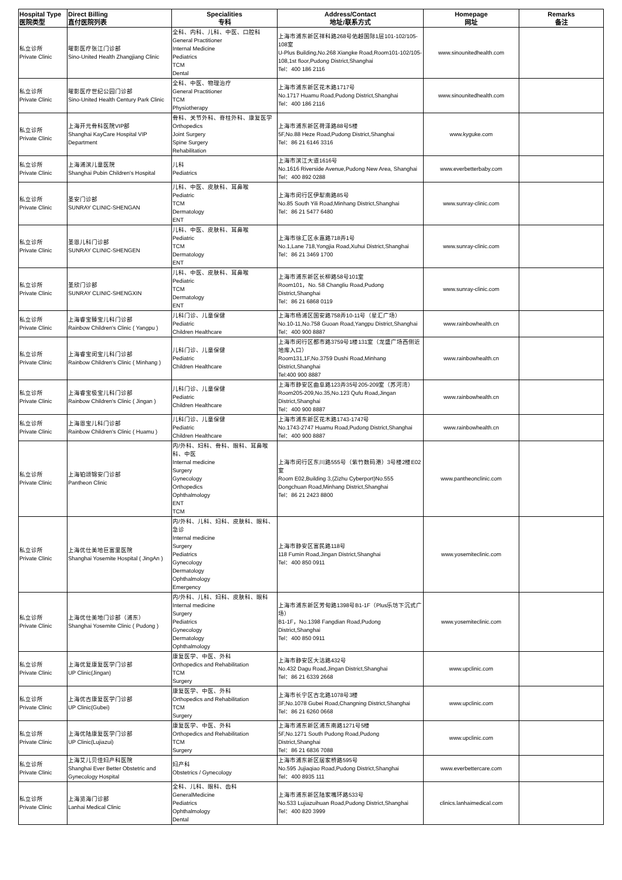| Hospital Type 医院类型 | Direct Billing 直付医院列表 | Specialities 专科 | Address/Contact 地址/联系方式 | Homepage 网址 | Remarks 备注 |
| --- | --- | --- | --- | --- | --- |
| 私立诊所 Private Clinic | 曜影医疗张江门诊部 Sino-United Health Zhangjiang Clinic | 全科、内科、儿科、中医、口腔科 General Practitioner Internal Medicine Pediatrics TCM Dental | 上海市浦东新区祥科路268号佑越国际1层101-102/105-108室 U-Plus Building,No.268 Xiangke Road,Room101-102/105-108,1st floor,Pudong District,Shanghai Tel：400 186 2116 | www.sinounitedhealth.com | |
| 私立诊所 Private Clinic | 曜影医疗世纪公园门诊部 Sino-United Health Century Park Clinic | 全科、中医、物理治疗 General Practitioner TCM Physiotherapy | 上海市浦东新区花木路1717号 No.1717 Huamu Road,Pudong District,Shanghai Tel：400 186 2116 | www.sinounitedhealth.com | |
| 私立诊所 Private Clinic | 上海开元骨科医院VIP部 Shanghai KayCare Hospital VIP Department | 骨科、关节外科、脊柱外科、康复医学 Orthopedics Joint Surgery Spine Surgery Rehabilitation | 上海市浦东新区荷泽路88号5楼 5F,No.88 Heze Road,Pudong District,Shanghai Tel：86 21 6146 3316 | www.kyguke.com | |
| 私立诊所 Private Clinic | 上海浦滨儿童医院 Shanghai Pubin Children's Hospital | 儿科 Pediatrics | 上海市滨江大道1616号 No.1616 Riverside Avenue,Pudong New Area, Shanghai Tel：400 892 0288 | www.everbetterbaby.com | |
| 私立诊所 Private Clinic | 圣安门诊部 SUNRAY CLINIC-SHENGAN | 儿科、中医、皮肤科、耳鼻喉 Pediatric TCM Dermatology ENT | 上海市闵行区伊犁南路85号 No.85 South Yili Road,Minhang District,Shanghai Tel：86 21 5477 6480 | www.sunray-clinic.com | |
| 私立诊所 Private Clinic | 圣恩儿科门诊部 SUNRAY CLINIC-SHENGEN | 儿科、中医、皮肤科、耳鼻喉 Pediatric TCM Dermatology ENT | 上海市徐汇区永嘉路718弄1号 No.1,Lane 718,Yongjia Road,Xuhui District,Shanghai Tel：86 21 3469 1700 | www.sunray-clinic.com | |
| 私立诊所 Private Clinic | 圣欣门诊部 SUNRAY CLINIC-SHENGXIN | 儿科、中医、皮肤科、耳鼻喉 Pediatric TCM Dermatology ENT | 上海市浦东新区长柳路58号101室 Room101，No. 58 Changliu Road,Pudong District,Shanghai Tel：86 21 6868 0119 | www.sunray-clinic.com | |
| 私立诊所 Private Clinic | 上海睿宝臻宝儿科门诊部 Rainbow Children's Clinic ( Yangpu ) | 儿科门诊、儿童保健 Pediatric Children Healthcare | 上海市杨浦区国安路758弄10-11号（星汇广场） No.10-11,No.758 Guoan Road,Yangpu District,Shanghai Tel：400 900 8887 | www.rainbowhealth.cn | |
| 私立诊所 Private Clinic | 上海睿宝闵宝儿科门诊部 Rainbow Children's Clinic ( Minhang ) | 儿科门诊、儿童保健 Pediatric Children Healthcare | 上海市闵行区都市路3759号1楼131室（龙盛广场西侧近地库入口） Room131,1F,No.3759 Dushi Road,Minhang District,Shanghai Tel:400 900 8887 | www.rainbowhealth.cn | |
| 私立诊所 Private Clinic | 上海睿宝极宝儿科门诊部 Rainbow Children's Clinic ( Jingan ) | 儿科门诊、儿童保健 Pediatric Children Healthcare | 上海市静安区曲阜路123弄35号205-209室（苏河湾） Room205-209,No.35,No.123 Qufu Road,Jingan District,Shanghai Tel：400 900 8887 | www.rainbowhealth.cn | |
| 私立诊所 Private Clinic | 上海恩宝儿科门诊部 Rainbow Children's Clinic ( Huamu ) | 儿科门诊、儿童保健 Pediatric Children Healthcare | 上海市浦东新区花木路1743-1747号 No.1743-2747 Huamu Road,Pudong District,Shanghai Tel：400 900 8887 | www.rainbowhealth.cn | |
| 私立诊所 Private Clinic | 上海铂颂锦安门诊部 Pantheon Clinic | 内/外科、妇科、骨科、眼科、耳鼻喉科、中医 Internal medicine Surgery Gynecology Orthopedics Ophthalmology ENT TCM | 上海市闵行区东川路555号（紫竹数码港）3号楼2楼E02室 Room E02,Building 3,(Zizhu Cyberport)No.555 Dongchuan Road,Minhang District,Shanghai Tel：86 21 2423 8800 | www.pantheonclinic.com | |
| 私立诊所 Private Clinic | 上海优仕美地巨富里医院 Shanghai Yosemite Hospital ( JingAn ) | 内/外科、儿科、妇科、皮肤科、眼科、急诊 Internal medicine Surgery Pediatrics Gynecology Dermatology Ophthalmology Emergency | 上海市静安区富民路118号 118 Fumin Road,Jingan District,Shanghai Tel：400 850 0911 | www.yosemiteclinic.com | |
| 私立诊所 Private Clinic | 上海优仕美地门诊部（浦东） Shanghai Yosemite Clinic ( Pudong ) | 内/外科、儿科、妇科、皮肤科、眼科 Internal medicine Surgery Pediatrics Gynecology Dermatology Ophthalmology | 上海市浦东新区芳甸路1398号B1-1F（Plus乐坊下沉式广场） B1-1F，No.1398 Fangdian Road,Pudong District,Shanghai Tel：400 850 0911 | www.yosemiteclinic.com | |
| 私立诊所 Private Clinic | 上海优复康复医学门诊部 UP Clinic(Jingan) | 康复医学、中医、外科 Orthopedics and Rehabilitation TCM Surgery | 上海市静安区大沽路432号 No.432 Dagu Road,Jingan District,Shanghai Tel：86 21 6339 2668 | www.upclinic.com | |
| 私立诊所 Private Clinic | 上海优古康复医学门诊部 UP Clinic(Gubei) | 康复医学、中医、外科 Orthopedics and Rehabilitation TCM Surgery | 上海市长宁区古北路1078号3楼 3F,No.1078 Gubei Road,Changning District,Shanghai Tel：86 21 6260 0668 | www.upclinic.com | |
| 私立诊所 Private Clinic | 上海优陆康复医学门诊部 UP Clinic(Lujiazui) | 康复医学、中医、外科 Orthopedics and Rehabilitation TCM Surgery | 上海市浦东新区浦东南路1271号5楼 5F,No.1271 South Pudong Road,Pudong District,Shanghai Tel：86 21 6836 7088 | www.upclinic.com | |
| 私立诊所 Private Clinic | 上海艾儿贝佳妇产科医院 Shanghai Ever Better Obstetric and Gynecology Hospital | 妇产科 Obstetrics / Gynecology | 上海市浦东新区居家桥路595号 No.595 Jujiaqiao Road,Pudong District,Shanghai Tel：400 8935 111 | www.everbettercare.com | |
| 私立诊所 Private Clinic | 上海览海门诊部 Lanhai Medical Clinic | 全科、儿科、眼科、齿科 GeneralMedicine Pediatrics Ophthalmology Dental | 上海市浦东新区陆家嘴环路533号 No.533 Lujiazuihuan Road,Pudong District,Shanghai Tel：400 820 3999 | clinics.lanhaimedical.com | |